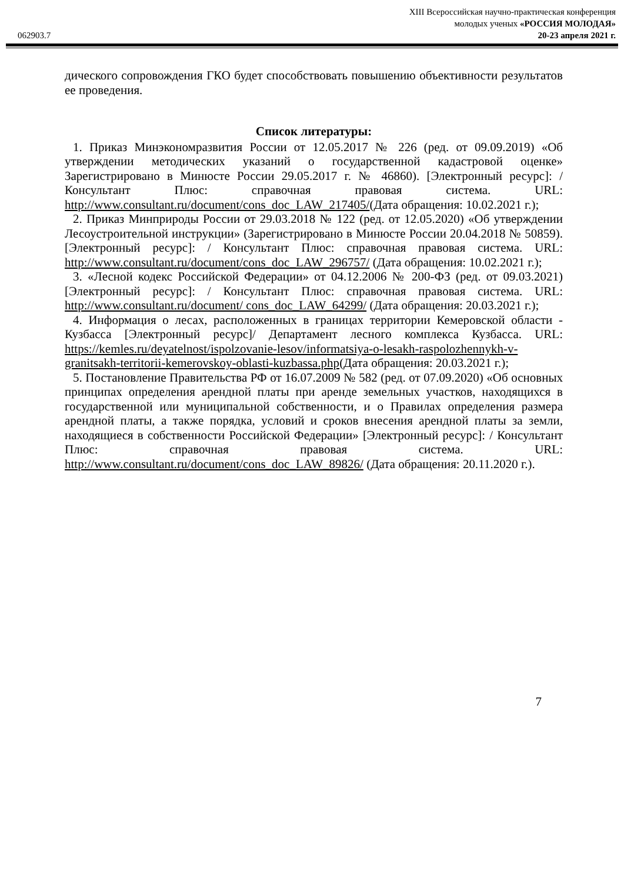XIII Всероссийская научно-практическая конференция
молодых ученых «РОССИЯ МОЛОДАЯ»
062903.7 20-23 апреля 2021 г.
дического сопровождения ГКО будет способствовать повышению объективности результатов ее проведения.
Список литературы:
1. Приказ Минэкономразвития России от 12.05.2017 № 226 (ред. от 09.09.2019) «Об утверждении методических указаний о государственной кадастровой оценке» Зарегистрировано в Минюсте России 29.05.2017 г. № 46860). [Электронный ресурс]: / Консультант Плюс: справочная правовая система. URL: http://www.consultant.ru/document/cons_doc_LAW_217405/(Дата обращения: 10.02.2021 г.);
2. Приказ Минприроды России от 29.03.2018 № 122 (ред. от 12.05.2020) «Об утверждении Лесоустроительной инструкции» (Зарегистрировано в Минюсте России 20.04.2018 № 50859). [Электронный ресурс]: / Консультант Плюс: справочная правовая система. URL: http://www.consultant.ru/document/cons_doc_LAW_296757/ (Дата обращения: 10.02.2021 г.);
3. «Лесной кодекс Российской Федерации» от 04.12.2006 № 200-ФЗ (ред. от 09.03.2021) [Электронный ресурс]: / Консультант Плюс: справочная правовая система. URL: http://www.consultant.ru/document/ cons_doc_LAW_64299/ (Дата обращения: 20.03.2021 г.);
4. Информация о лесах, расположенных в границах территории Кемеровской области - Кузбасса [Электронный ресурс]/ Департамент лесного комплекса Кузбасса. URL: https://kemles.ru/deyatelnost/ispolzovanie-lesov/informatsiya-o-lesakh-raspolozhennykh-v-granitsakh-territorii-kemerovskoy-oblasti-kuzbassa.php(Дата обращения: 20.03.2021 г.);
5. Постановление Правительства РФ от 16.07.2009 № 582 (ред. от 07.09.2020) «Об основных принципах определения арендной платы при аренде земельных участков, находящихся в государственной или муниципальной собственности, и о Правилах определения размера арендной платы, а также порядка, условий и сроков внесения арендной платы за земли, находящиеся в собственности Российской Федерации» [Электронный ресурс]: / Консультант Плюс: справочная правовая система. URL: http://www.consultant.ru/document/cons_doc_LAW_89826/ (Дата обращения: 20.11.2020 г.).
7